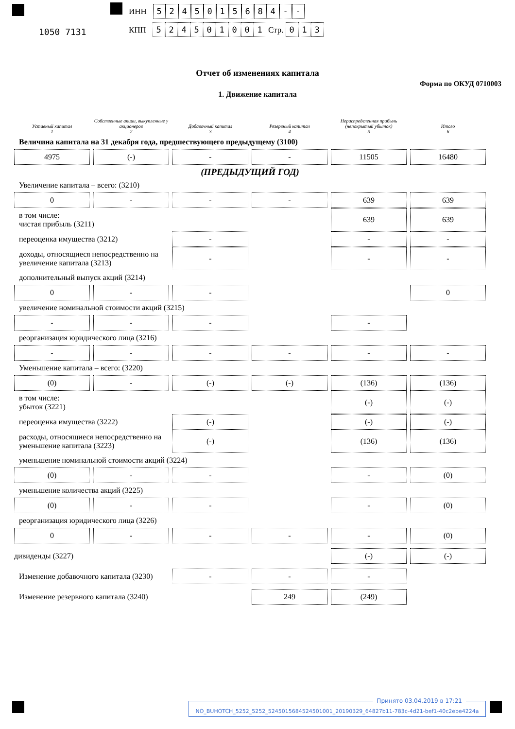1050 7131
ИНН 5245015684 - -
КПП 524501001 Стр. 013
Отчет об изменениях капитала
Форма по ОКУД 0710003
1. Движение капитала
| Уставный капитал 1 | Собственные акции, выкупленные у акционеров 2 | Добавочный капитал 3 | Резервный капитал 4 | Нераспределенная прибыль (непокрытый убыток) 5 | Итого 6 |
| --- | --- | --- | --- | --- | --- |
| Величина капитала на 31 декабря года, предшествующего предыдущему (3100) | | | | | |
| 4975 | (-) | - | - | 11505 | 16480 |
| (ПРЕДЫДУЩИЙ ГОД) | | | | | |
| Увеличение капитала – всего: (3210) | | | | | |
| 0 | - | - | - | 639 | 639 |
| в том числе: чистая прибыль (3211) | | | | 639 | 639 |
| переоценка имущества (3212) | | - | | - | - |
| доходы, относящиеся непосредственно на увеличение капитала (3213) | | - | | - | - |
| дополнительный выпуск акций (3214) | | | | | |
| 0 | - | - | | | 0 |
| увеличение номинальной стоимости акций (3215) | | | | | |
| - | - | - | | - | |
| реорганизация юридического лица (3216) | | | | | |
| - | - | - | - | - | - |
| Уменьшение капитала – всего: (3220) | | | | | |
| (0) | - | (-) | (-) | (136) | (136) |
| в том числе: убыток (3221) | | | | (-) | (-) |
| переоценка имущества (3222) | | (-) | | (-) | (-) |
| расходы, относящиеся непосредственно на уменьшение капитала (3223) | | (-) | | (136) | (136) |
| уменьшение номинальной стоимости акций (3224) | | | | | |
| (0) | - | - | | - | (0) |
| уменьшение количества акций (3225) | | | | | |
| (0) | - | - | | - | (0) |
| реорганизация юридического лица (3226) | | | | | |
| 0 | - | - | - | - | (0) |
| дивиденды (3227) | | | | (-) | (-) |
| Изменение добавочного капитала (3230) | | - | - | - | |
| Изменение резервного капитала (3240) | | | 249 | (249) | |
Принято 03.04.2019 в 17:21
NO_BUHOTCH_5252_5252_5245015684524501001_20190329_64827b11-783c-4d21-bef1-40c2ebe4224a